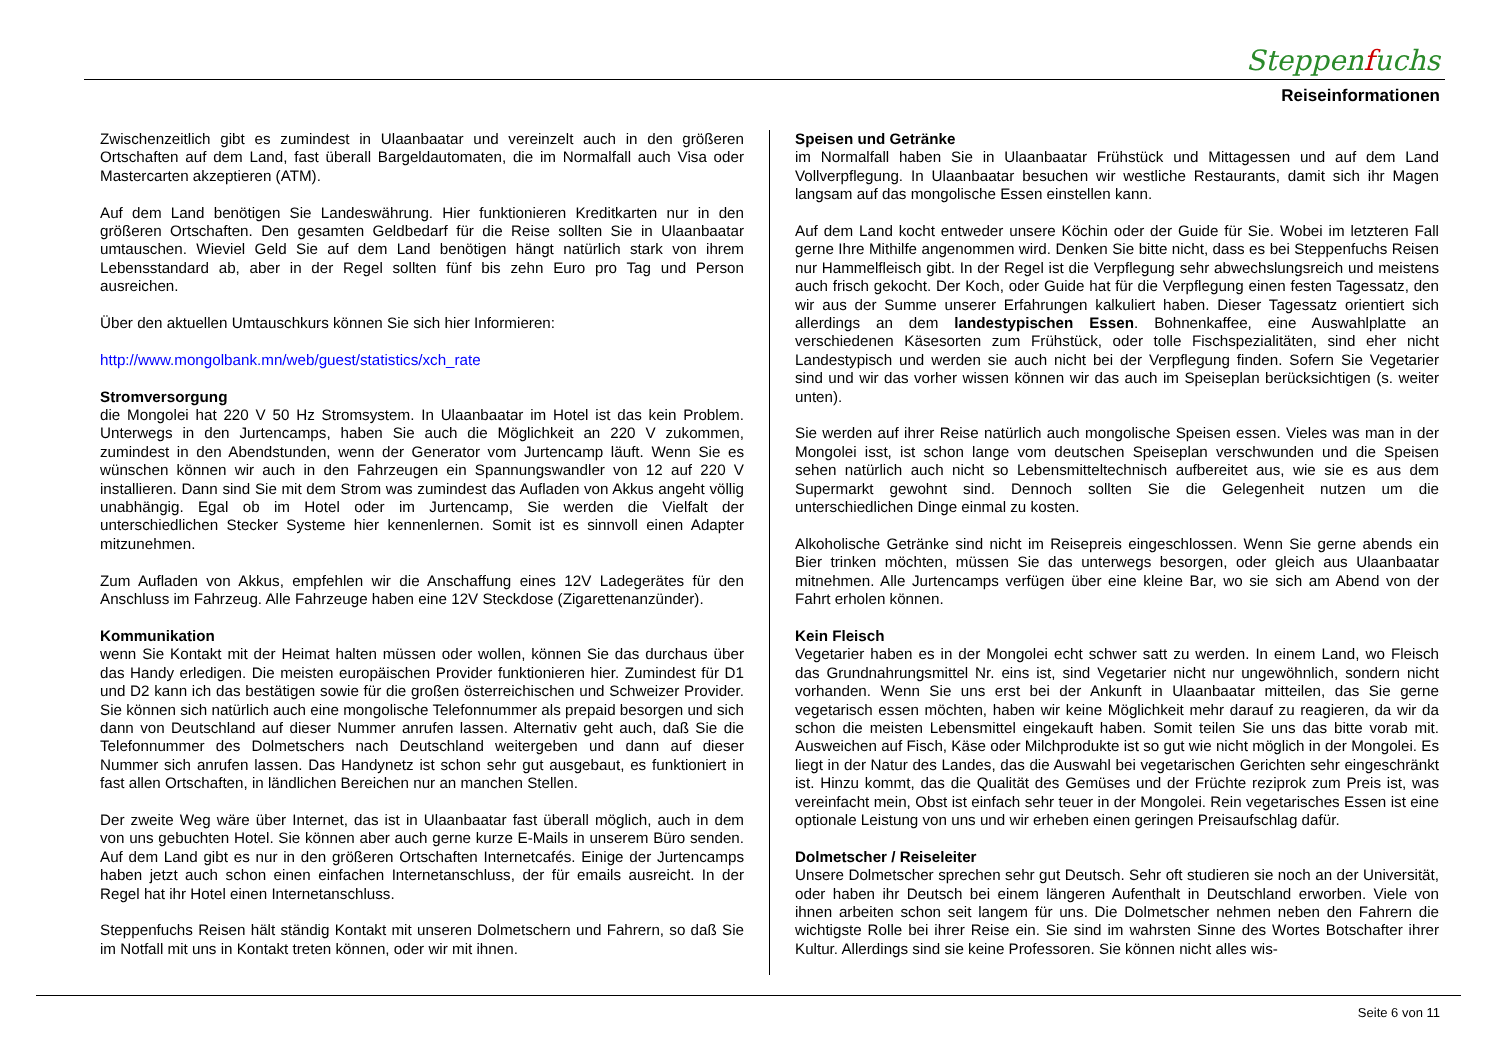Steppenfuchs
Reiseinformationen
Zwischenzeitlich gibt es zumindest in Ulaanbaatar und vereinzelt auch in den größeren Ortschaften auf dem Land, fast überall Bargeldautomaten, die im Normalfall auch Visa oder Mastercarten akzeptieren (ATM).
Auf dem Land benötigen Sie Landeswährung. Hier funktionieren Kreditkarten nur in den größeren Ortschaften. Den gesamten Geldbedarf für die Reise sollten Sie in Ulaanbaatar umtauschen. Wieviel Geld Sie auf dem Land benötigen hängt natürlich stark von ihrem Lebensstandard ab, aber in der Regel sollten fünf bis zehn Euro pro Tag und Person ausreichen.
Über den aktuellen Umtauschkurs können Sie sich hier Informieren:
http://www.mongolbank.mn/web/guest/statistics/xch_rate
Stromversorgung
die Mongolei hat 220 V 50 Hz Stromsystem. In Ulaanbaatar im Hotel ist das kein Problem. Unterwegs in den Jurtencamps, haben Sie auch die Möglichkeit an 220 V zukommen, zumindest in den Abendstunden, wenn der Generator vom Jurtencamp läuft. Wenn Sie es wünschen können wir auch in den Fahrzeugen ein Spannungswandler von 12 auf 220 V installieren. Dann sind Sie mit dem Strom was zumindest das Aufladen von Akkus angeht völlig unabhängig. Egal ob im Hotel oder im Jurtencamp, Sie werden die Vielfalt der unterschiedlichen Stecker Systeme hier kennenlernen. Somit ist es sinnvoll einen Adapter mitzunehmen.
Zum Aufladen von Akkus, empfehlen wir die Anschaffung eines 12V Ladegerätes für den Anschluss im Fahrzeug. Alle Fahrzeuge haben eine 12V Steckdose (Zigarettenanzünder).
Kommunikation
wenn Sie Kontakt mit der Heimat halten müssen oder wollen, können Sie das durchaus über das Handy erledigen. Die meisten europäischen Provider funktionieren hier. Zumindest für D1 und D2 kann ich das bestätigen sowie für die großen österreichischen und Schweizer Provider. Sie können sich natürlich auch eine mongolische Telefonnummer als prepaid besorgen und sich dann von Deutschland auf dieser Nummer anrufen lassen. Alternativ geht auch, daß Sie die Telefonnummer des Dolmetschers nach Deutschland weitergeben und dann auf dieser Nummer sich anrufen lassen. Das Handynetz ist schon sehr gut ausgebaut, es funktioniert in fast allen Ortschaften, in ländlichen Bereichen nur an manchen Stellen.
Der zweite Weg wäre über Internet, das ist in Ulaanbaatar fast überall möglich, auch in dem von uns gebuchten Hotel. Sie können aber auch gerne kurze E-Mails in unserem Büro senden. Auf dem Land gibt es nur in den größeren Ortschaften Internetcafés. Einige der Jurtencamps haben jetzt auch schon einen einfachen Internetanschluss, der für emails ausreicht. In der Regel hat ihr Hotel einen Internetanschluss.
Steppenfuchs Reisen hält ständig Kontakt mit unseren Dolmetschern und Fahrern, so daß Sie im Notfall mit uns in Kontakt treten können, oder wir mit ihnen.
Speisen und Getränke
im Normalfall haben Sie in Ulaanbaatar Frühstück und Mittagessen und auf dem Land Vollverpflegung. In Ulaanbaatar besuchen wir westliche Restaurants, damit sich ihr Magen langsam auf das mongolische Essen einstellen kann.
Auf dem Land kocht entweder unsere Köchin oder der Guide für Sie. Wobei im letzteren Fall gerne Ihre Mithilfe angenommen wird. Denken Sie bitte nicht, dass es bei Steppenfuchs Reisen nur Hammelfleisch gibt. In der Regel ist die Verpflegung sehr abwechslungsreich und meistens auch frisch gekocht. Der Koch, oder Guide hat für die Verpflegung einen festen Tagessatz, den wir aus der Summe unserer Erfahrungen kalkuliert haben. Dieser Tagessatz orientiert sich allerdings an dem landestypischen Essen. Bohnenkaffee, eine Auswahlplatte an verschiedenen Käsesorten zum Frühstück, oder tolle Fischspezialitäten, sind eher nicht Landestypisch und werden sie auch nicht bei der Verpflegung finden. Sofern Sie Vegetarier sind und wir das vorher wissen können wir das auch im Speiseplan berücksichtigen (s. weiter unten).
Sie werden auf ihrer Reise natürlich auch mongolische Speisen essen. Vieles was man in der Mongolei isst, ist schon lange vom deutschen Speiseplan verschwunden und die Speisen sehen natürlich auch nicht so Lebensmitteltechnisch aufbereitet aus, wie sie es aus dem Supermarkt gewohnt sind. Dennoch sollten Sie die Gelegenheit nutzen um die unterschiedlichen Dinge einmal zu kosten.
Alkoholische Getränke sind nicht im Reisepreis eingeschlossen. Wenn Sie gerne abends ein Bier trinken möchten, müssen Sie das unterwegs besorgen, oder gleich aus Ulaanbaatar mitnehmen. Alle Jurtencamps verfügen über eine kleine Bar, wo sie sich am Abend von der Fahrt erholen können.
Kein Fleisch
Vegetarier haben es in der Mongolei echt schwer satt zu werden. In einem Land, wo Fleisch das Grundnahrungsmittel Nr. eins ist, sind Vegetarier nicht nur ungewöhnlich, sondern nicht vorhanden. Wenn Sie uns erst bei der Ankunft in Ulaanbaatar mitteilen, das Sie gerne vegetarisch essen möchten, haben wir keine Möglichkeit mehr darauf zu reagieren, da wir da schon die meisten Lebensmittel eingekauft haben. Somit teilen Sie uns das bitte vorab mit. Ausweichen auf Fisch, Käse oder Milchprodukte ist so gut wie nicht möglich in der Mongolei. Es liegt in der Natur des Landes, das die Auswahl bei vegetarischen Gerichten sehr eingeschränkt ist. Hinzu kommt, das die Qualität des Gemüses und der Früchte reziprok zum Preis ist, was vereinfacht mein, Obst ist einfach sehr teuer in der Mongolei. Rein vegetarisches Essen ist eine optionale Leistung von uns und wir erheben einen geringen Preisaufschlag dafür.
Dolmetscher / Reiseleiter
Unsere Dolmetscher sprechen sehr gut Deutsch. Sehr oft studieren sie noch an der Universität, oder haben ihr Deutsch bei einem längeren Aufenthalt in Deutschland erworben. Viele von ihnen arbeiten schon seit langem für uns. Die Dolmetscher nehmen neben den Fahrern die wichtigste Rolle bei ihrer Reise ein. Sie sind im wahrsten Sinne des Wortes Botschafter ihrer Kultur. Allerdings sind sie keine Professoren. Sie können nicht alles wis-
Seite 6 von 11